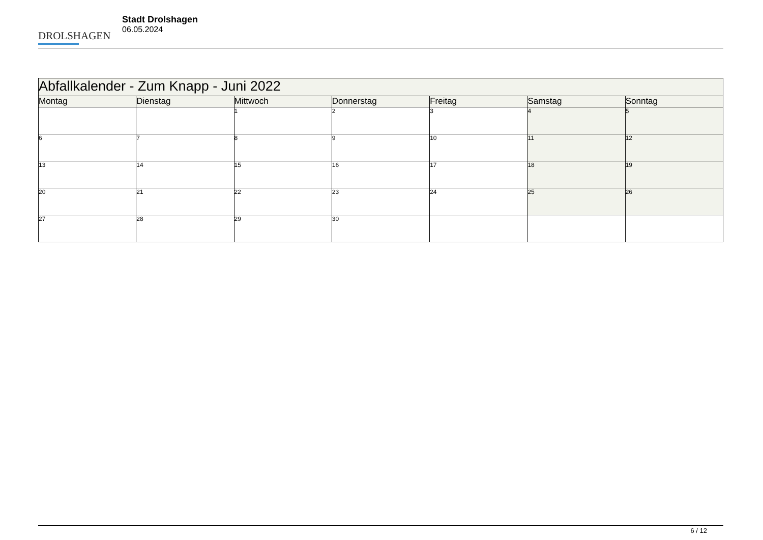DROLSHAGEN
Stadt Drolshagen
06.05.2024
| Abfallkalender - Zum Knapp - Juni 2022 | | | | | | |
| Montag | Dienstag | Mittwoch | Donnerstag | Freitag | Samstag | Sonntag |
| | | 1 | 2 | 3 | 4 | 5 |
| 6 | 7 | 8 | 9 | 10 | 11 | 12 |
| 13 | 14 | 15 | 16 | 17 | 18 | 19 |
| 20 | 21 | 22 | 23 | 24 | 25 | 26 |
| 27 | 28 | 29 | 30 | | | |
6 / 12